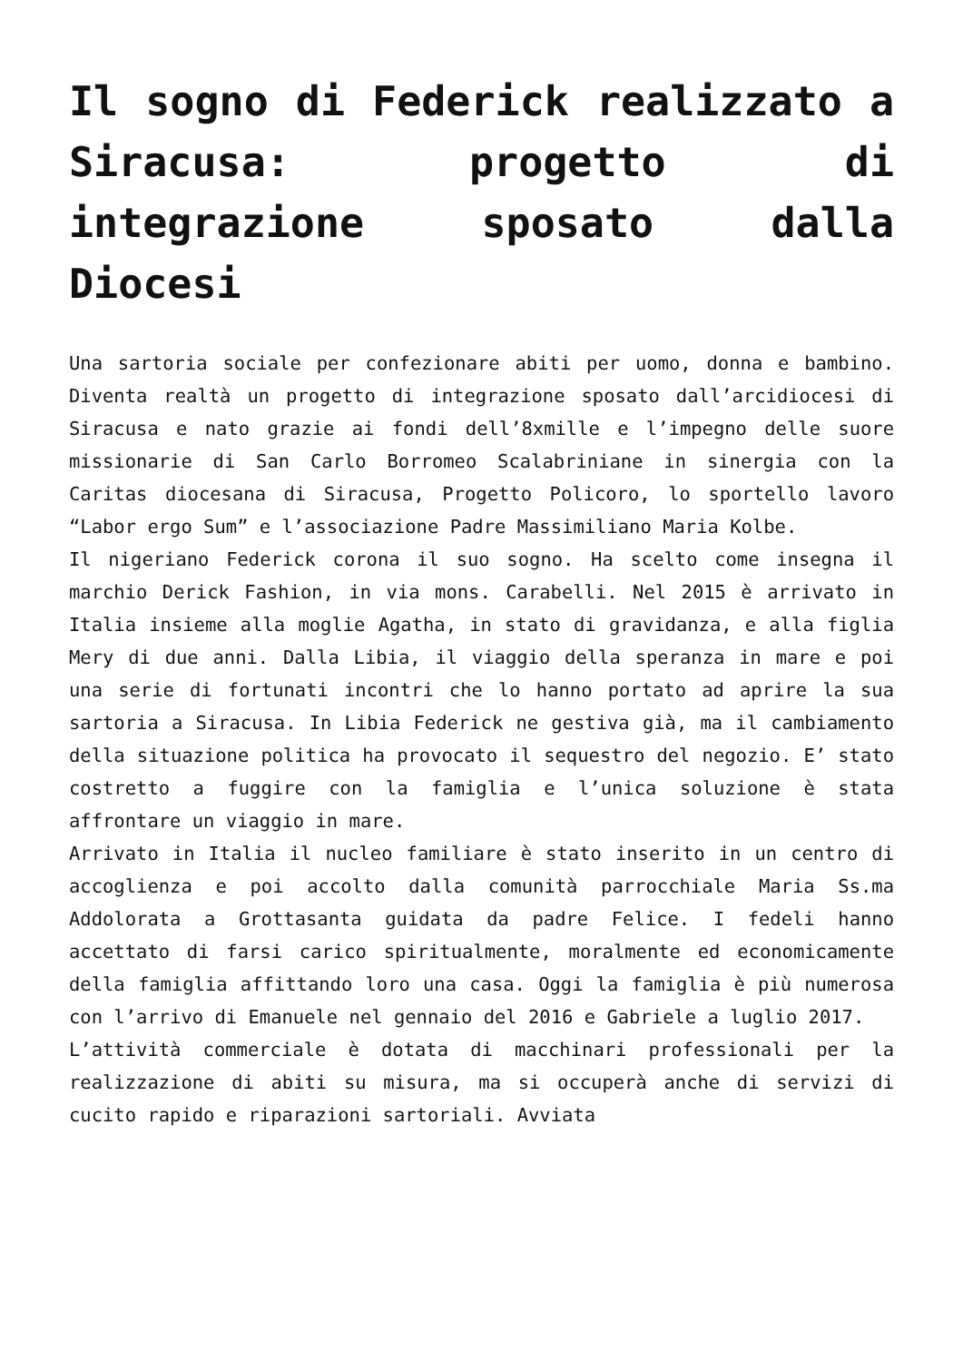Il sogno di Federick realizzato a Siracusa: progetto di integrazione sposato dalla Diocesi
Una sartoria sociale per confezionare abiti per uomo, donna e bambino. Diventa realtà un progetto di integrazione sposato dall’arcidiocesi di Siracusa e nato grazie ai fondi dell’8xmille e l’impegno delle suore missionarie di San Carlo Borromeo Scalabriniane in sinergia con la Caritas diocesana di Siracusa, Progetto Policoro, lo sportello lavoro “Labor ergo Sum” e l’associazione Padre Massimiliano Maria Kolbe.
Il nigeriano Federick corona il suo sogno. Ha scelto come insegna il marchio Derick Fashion, in via mons. Carabelli. Nel 2015 è arrivato in Italia insieme alla moglie Agatha, in stato di gravidanza, e alla figlia Mery di due anni. Dalla Libia, il viaggio della speranza in mare e poi una serie di fortunati incontri che lo hanno portato ad aprire la sua sartoria a Siracusa. In Libia Federick ne gestiva già, ma il cambiamento della situazione politica ha provocato il sequestro del negozio. E’ stato costretto a fuggire con la famiglia e l’unica soluzione è stata affrontare un viaggio in mare.
Arrivato in Italia il nucleo familiare è stato inserito in un centro di accoglienza e poi accolto dalla comunità parrocchiale Maria Ss.ma Addolorata a Grottasanta guidata da padre Felice. I fedeli hanno accettato di farsi carico spiritualmente, moralmente ed economicamente della famiglia affittando loro una casa. Oggi la famiglia è più numerosa con l’arrivo di Emanuele nel gennaio del 2016 e Gabriele a luglio 2017.
L’attività commerciale è dotata di macchinari professionali per la realizzazione di abiti su misura, ma si occuperà anche di servizi di cucito rapido e riparazioni sartoriali. Avviata